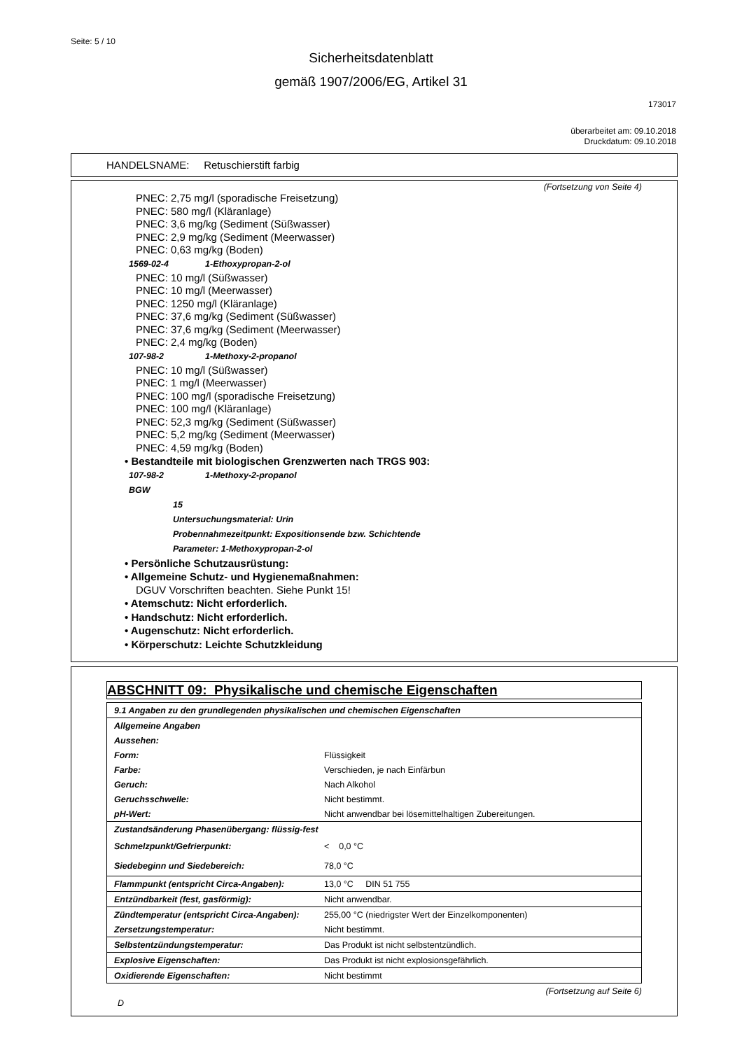Seite: 5 / 10
Sicherheitsdatenblatt
gemäß 1907/2006/EG, Artikel 31
173017
überarbeitet am: 09.10.2018
Druckdatum: 09.10.2018
HANDELSNAME: Retuschierstift farbig
(Fortsetzung von Seite 4)
PNEC: 2,75 mg/l (sporadische Freisetzung)
PNEC: 580 mg/l (Kläranlage)
PNEC: 3,6 mg/kg (Sediment (Süßwasser)
PNEC: 2,9 mg/kg (Sediment (Meerwasser)
PNEC: 0,63 mg/kg (Boden)
1569-02-4 1-Ethoxypropan-2-ol
PNEC: 10 mg/l (Süßwasser)
PNEC: 10 mg/l (Meerwasser)
PNEC: 1250 mg/l (Kläranlage)
PNEC: 37,6 mg/kg (Sediment (Süßwasser)
PNEC: 37,6 mg/kg (Sediment (Meerwasser)
PNEC: 2,4 mg/kg (Boden)
107-98-2 1-Methoxy-2-propanol
PNEC: 10 mg/l (Süßwasser)
PNEC: 1 mg/l (Meerwasser)
PNEC: 100 mg/l (sporadische Freisetzung)
PNEC: 100 mg/l (Kläranlage)
PNEC: 52,3 mg/kg (Sediment (Süßwasser)
PNEC: 5,2 mg/kg (Sediment (Meerwasser)
PNEC: 4,59 mg/kg (Boden)
• Bestandteile mit biologischen Grenzwerten nach TRGS 903:
107-98-2 1-Methoxy-2-propanol
BGW
15
Untersuchungsmaterial: Urin
Probennahmezeitpunkt: Expositionsende bzw. Schichtende
Parameter: 1-Methoxypropan-2-ol
• Persönliche Schutzausrüstung:
• Allgemeine Schutz- und Hygienemaßnahmen:
DGUV Vorschriften beachten. Siehe Punkt 15!
• Atemschutz: Nicht erforderlich.
• Handschutz: Nicht erforderlich.
• Augenschutz: Nicht erforderlich.
• Körperschutz: Leichte Schutzkleidung
ABSCHNITT 09: Physikalische und chemische Eigenschaften
| 9.1 Angaben zu den grundlegenden physikalischen und chemischen Eigenschaften | |
| Allgemeine Angaben | |
| Aussehen: | |
| Form: | Flüssigkeit |
| Farbe: | Verschieden, je nach Einfärbun |
| Geruch: | Nach Alkohol |
| Geruchsschwelle: | Nicht bestimmt. |
| pH-Wert: | Nicht anwendbar bei lösemittelhaltigen Zubereitungen. |
| Zustandsänderung Phasenübergang: flüssig-fest | |
| Schmelzpunkt/Gefrierpunkt: | < 0,0 °C |
| Siedebeginn und Siedebereich: | 78,0 °C |
| Flammpunkt (entspricht Circa-Angaben): | 13,0 °C DIN 51 755 |
| Entzündbarkeit (fest, gasförmig): | Nicht anwendbar. |
| Zündtemperatur (entspricht Circa-Angaben): | 255,00 °C (niedrigster Wert der Einzelkomponenten) |
| Zersetzungstemperatur: | Nicht bestimmt. |
| Selbstentzündungstemperatur: | Das Produkt ist nicht selbstentzündlich. |
| Explosive Eigenschaften: | Das Produkt ist nicht explosionsgefährlich. |
| Oxidierende Eigenschaften: | Nicht bestimmt |
(Fortsetzung auf Seite 6)
D